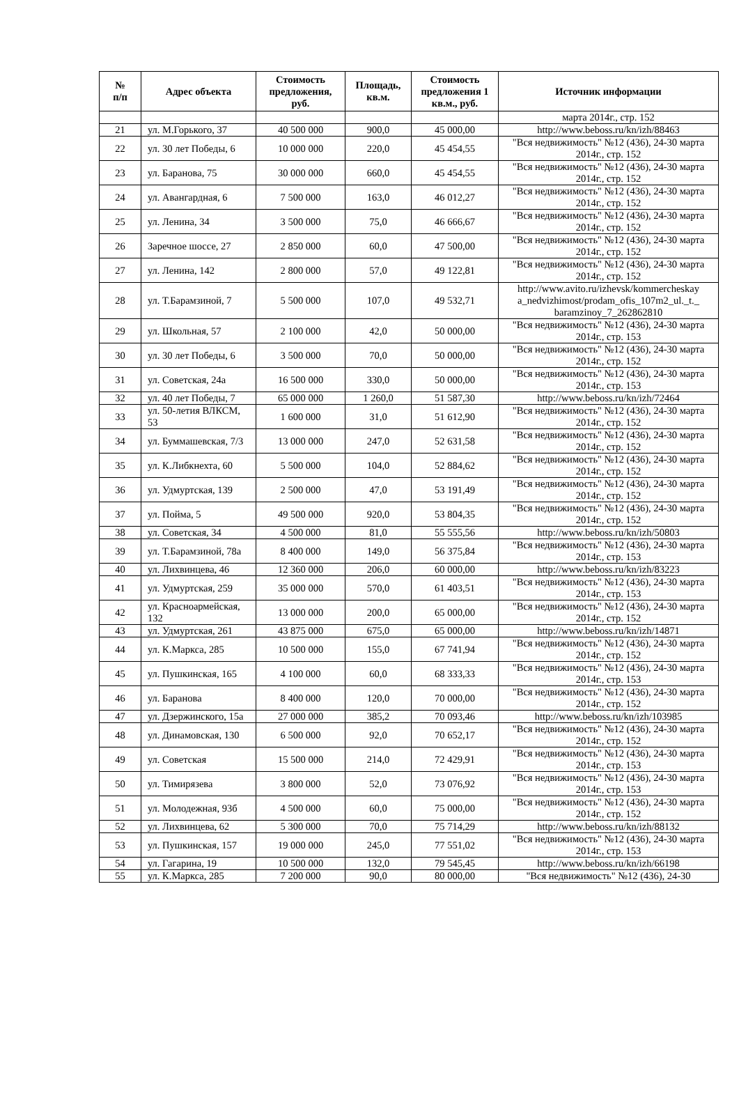| № п/п | Адрес объекта | Стоимость предложения, руб. | Площадь, кв.м. | Стоимость предложения 1 кв.м., руб. | Источник информации |
| --- | --- | --- | --- | --- | --- |
| | | | | | марта 2014г., стр. 152 |
| 21 | ул. М.Горького, 37 | 40 500 000 | 900,0 | 45 000,00 | http://www.beboss.ru/kn/izh/88463 |
| 22 | ул. 30 лет Победы, 6 | 10 000 000 | 220,0 | 45 454,55 | "Вся недвижимость" №12 (436), 24-30 марта 2014г., стр. 152 |
| 23 | ул. Баранова, 75 | 30 000 000 | 660,0 | 45 454,55 | "Вся недвижимость" №12 (436), 24-30 марта 2014г., стр. 152 |
| 24 | ул. Авангардная, 6 | 7 500 000 | 163,0 | 46 012,27 | "Вся недвижимость" №12 (436), 24-30 марта 2014г., стр. 152 |
| 25 | ул. Ленина, 34 | 3 500 000 | 75,0 | 46 666,67 | "Вся недвижимость" №12 (436), 24-30 марта 2014г., стр. 152 |
| 26 | Заречное шоссе, 27 | 2 850 000 | 60,0 | 47 500,00 | "Вся недвижимость" №12 (436), 24-30 марта 2014г., стр. 152 |
| 27 | ул. Ленина, 142 | 2 800 000 | 57,0 | 49 122,81 | "Вся недвижимость" №12 (436), 24-30 марта 2014г., стр. 152 |
| 28 | ул. Т.Барамзиной, 7 | 5 500 000 | 107,0 | 49 532,71 | http://www.avito.ru/izhevsk/kommercheskay a_nedvizhimost/prodam_ofis_107m2_ul._t._ baramzinoy_7_262862810 |
| 29 | ул. Школьная, 57 | 2 100 000 | 42,0 | 50 000,00 | "Вся недвижимость" №12 (436), 24-30 марта 2014г., стр. 153 |
| 30 | ул. 30 лет Победы, 6 | 3 500 000 | 70,0 | 50 000,00 | "Вся недвижимость" №12 (436), 24-30 марта 2014г., стр. 152 |
| 31 | ул. Советская, 24а | 16 500 000 | 330,0 | 50 000,00 | "Вся недвижимость" №12 (436), 24-30 марта 2014г., стр. 153 |
| 32 | ул. 40 лет Победы, 7 | 65 000 000 | 1 260,0 | 51 587,30 | http://www.beboss.ru/kn/izh/72464 |
| 33 | ул. 50-летия ВЛКСМ, 53 | 1 600 000 | 31,0 | 51 612,90 | "Вся недвижимость" №12 (436), 24-30 марта 2014г., стр. 152 |
| 34 | ул. Буммашевская, 7/3 | 13 000 000 | 247,0 | 52 631,58 | "Вся недвижимость" №12 (436), 24-30 марта 2014г., стр. 152 |
| 35 | ул. К.Либкнехта, 60 | 5 500 000 | 104,0 | 52 884,62 | "Вся недвижимость" №12 (436), 24-30 марта 2014г., стр. 152 |
| 36 | ул. Удмуртская, 139 | 2 500 000 | 47,0 | 53 191,49 | "Вся недвижимость" №12 (436), 24-30 марта 2014г., стр. 152 |
| 37 | ул. Пойма, 5 | 49 500 000 | 920,0 | 53 804,35 | "Вся недвижимость" №12 (436), 24-30 марта 2014г., стр. 152 |
| 38 | ул. Советская, 34 | 4 500 000 | 81,0 | 55 555,56 | http://www.beboss.ru/kn/izh/50803 |
| 39 | ул. Т.Барамзиной, 78а | 8 400 000 | 149,0 | 56 375,84 | "Вся недвижимость" №12 (436), 24-30 марта 2014г., стр. 153 |
| 40 | ул. Лихвинцева, 46 | 12 360 000 | 206,0 | 60 000,00 | http://www.beboss.ru/kn/izh/83223 |
| 41 | ул. Удмуртская, 259 | 35 000 000 | 570,0 | 61 403,51 | "Вся недвижимость" №12 (436), 24-30 марта 2014г., стр. 153 |
| 42 | ул. Красноармейская, 132 | 13 000 000 | 200,0 | 65 000,00 | "Вся недвижимость" №12 (436), 24-30 марта 2014г., стр. 152 |
| 43 | ул. Удмуртская, 261 | 43 875 000 | 675,0 | 65 000,00 | http://www.beboss.ru/kn/izh/14871 |
| 44 | ул. К.Маркса, 285 | 10 500 000 | 155,0 | 67 741,94 | "Вся недвижимость" №12 (436), 24-30 марта 2014г., стр. 152 |
| 45 | ул. Пушкинская, 165 | 4 100 000 | 60,0 | 68 333,33 | "Вся недвижимость" №12 (436), 24-30 марта 2014г., стр. 153 |
| 46 | ул. Баранова | 8 400 000 | 120,0 | 70 000,00 | "Вся недвижимость" №12 (436), 24-30 марта 2014г., стр. 152 |
| 47 | ул. Дзержинского, 15а | 27 000 000 | 385,2 | 70 093,46 | http://www.beboss.ru/kn/izh/103985 |
| 48 | ул. Динамовская, 130 | 6 500 000 | 92,0 | 70 652,17 | "Вся недвижимость" №12 (436), 24-30 марта 2014г., стр. 152 |
| 49 | ул. Советская | 15 500 000 | 214,0 | 72 429,91 | "Вся недвижимость" №12 (436), 24-30 марта 2014г., стр. 153 |
| 50 | ул. Тимирязева | 3 800 000 | 52,0 | 73 076,92 | "Вся недвижимость" №12 (436), 24-30 марта 2014г., стр. 153 |
| 51 | ул. Молодежная, 93б | 4 500 000 | 60,0 | 75 000,00 | "Вся недвижимость" №12 (436), 24-30 марта 2014г., стр. 152 |
| 52 | ул. Лихвинцева, 62 | 5 300 000 | 70,0 | 75 714,29 | http://www.beboss.ru/kn/izh/88132 |
| 53 | ул. Пушкинская, 157 | 19 000 000 | 245,0 | 77 551,02 | "Вся недвижимость" №12 (436), 24-30 марта 2014г., стр. 153 |
| 54 | ул. Гагарина, 19 | 10 500 000 | 132,0 | 79 545,45 | http://www.beboss.ru/kn/izh/66198 |
| 55 | ул. К.Маркса, 285 | 7 200 000 | 90,0 | 80 000,00 | "Вся недвижимость" №12 (436), 24-30 |